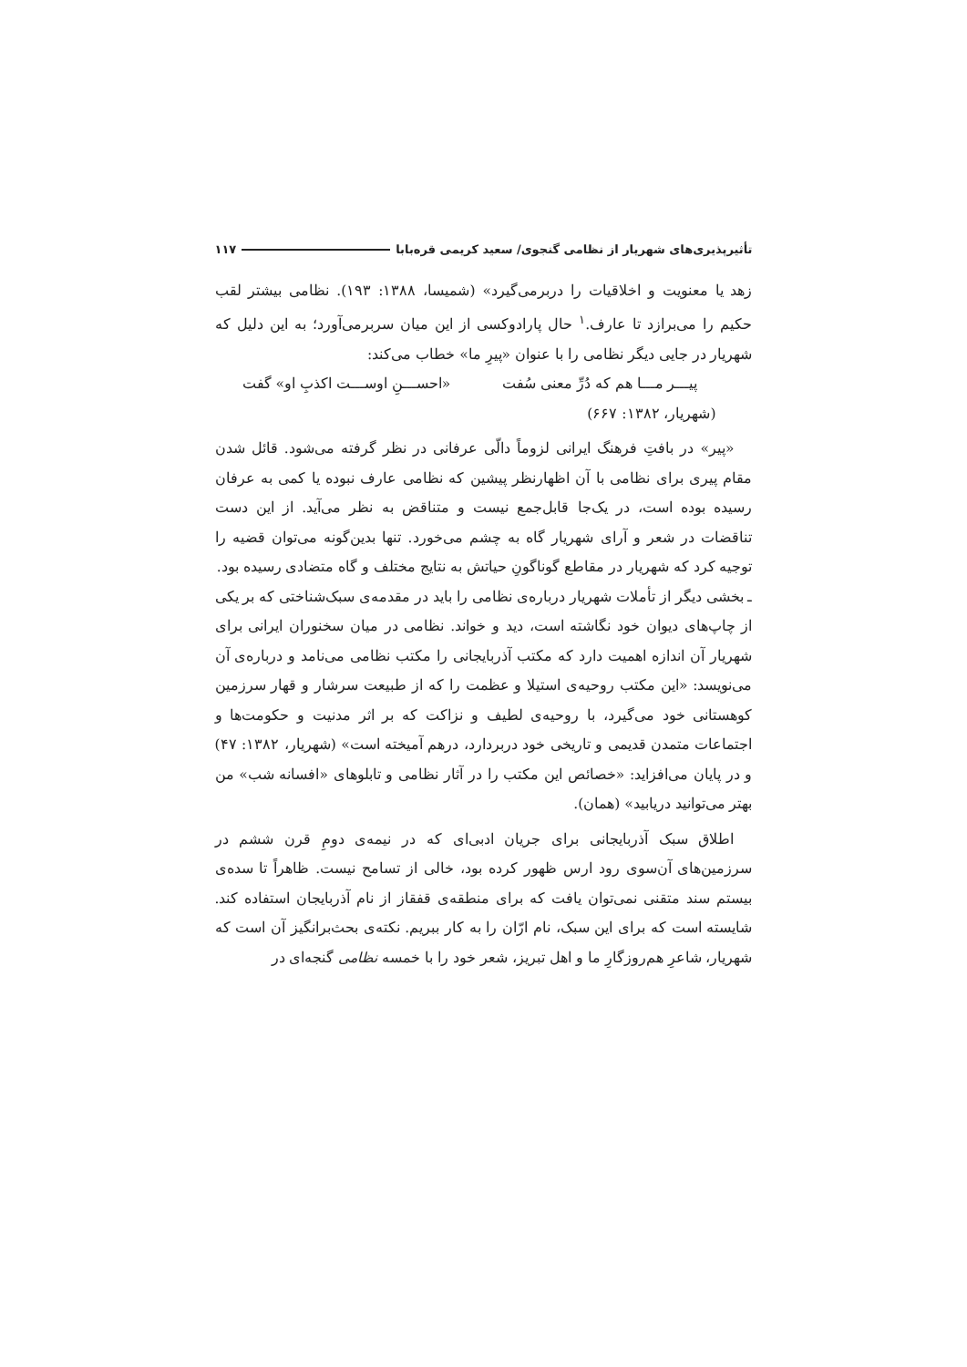تأثیرپذیری‌های شهریار از نظامی گنجوی/ سعید کریمی قره‌بابا ۱۱۷
زهد یا معنویت و اخلاقیات را دربرمی‌گیرد» (شمیسا، ۱۳۸۸: ۱۹۳). نظامی بیشتر لقب حکیم را می‌برازد تا عارف.<sup>۱</sup> حال پارادوکسی از این میان سربرمی‌آورد؛ به این دلیل که شهریار در جایی دیگر نظامی را با عنوان «پیرِ ما» خطاب می‌کند:
پیـــر مـــا هم که دُرِّ معنی سُفت «احســـنِ اوســـت اکذبِ او» گفت
(شهریار، ۱۳۸۲: ۶۶۷)
«پیر» در بافتِ فرهنگ ایرانی لزوماً دالّی عرفانی در نظر گرفته می‌شود. قائل شدن مقام پیری برای نظامی با آن اظهارنظر پیشین که نظامی عارف نبوده یا کمی به عرفان رسیده بوده است، در یک‌جا قابل‌جمع نیست و متناقض به نظر می‌آید. از این دست تناقضات در شعر و آرای شهریار گاه به چشم می‌خورد. تنها بدین‌گونه می‌توان قضیه را توجیه کرد که شهریار در مقاطع گوناگونِ حیاتش به نتایج مختلف و گاه متضادی رسیده بود.
ـ بخشی دیگر از تأملات شهریار درباره‌ی نظامی را باید در مقدمه‌ی سبک‌شناختی که بر یکی از چاپ‌های دیوان خود نگاشته است، دید و خواند. نظامی در میان سخنوران ایرانی برای شهریار آن اندازه اهمیت دارد که مکتب آذربایجانی را مکتب نظامی می‌نامد و درباره‌ی آن می‌نویسد: «این مکتب روحیه‌ی استیلا و عظمت را که از طبیعت سرشار و قهار سرزمین کوهستانی خود می‌گیرد، با روحیه‌ی لطیف و نزاکت که بر اثر مدنیت و حکومت‌ها و اجتماعات متمدن قدیمی و تاریخی خود دربردارد، درهم آمیخته است» (شهریار، ۱۳۸۲: ۴۷) و در پایان می‌افزاید: «خصائص این مکتب را در آثار نظامی و تابلوهای «افسانه شب» من بهتر می‌توانید دریابید» (همان).
اطلاق سبک آذربایجانی برای جریان ادبی‌ای که در نیمه‌ی دومِ قرن ششم در سرزمین‌های آن‌سوی رود ارس ظهور کرده بود، خالی از تسامح نیست. ظاهراً تا سده‌ی بیستم سند متقنی نمی‌توان یافت که برای منطقه‌ی قفقاز از نام آذربایجان استفاده کند. شایسته است که برای این سبک، نام ارّان را به کار ببریم. نکته‌ی بحث‌برانگیز آن است که شهریار، شاعرِ هم‌روزگارِ ما و اهل تبریز، شعر خود را با خمسه نظامی گنجه‌ای در